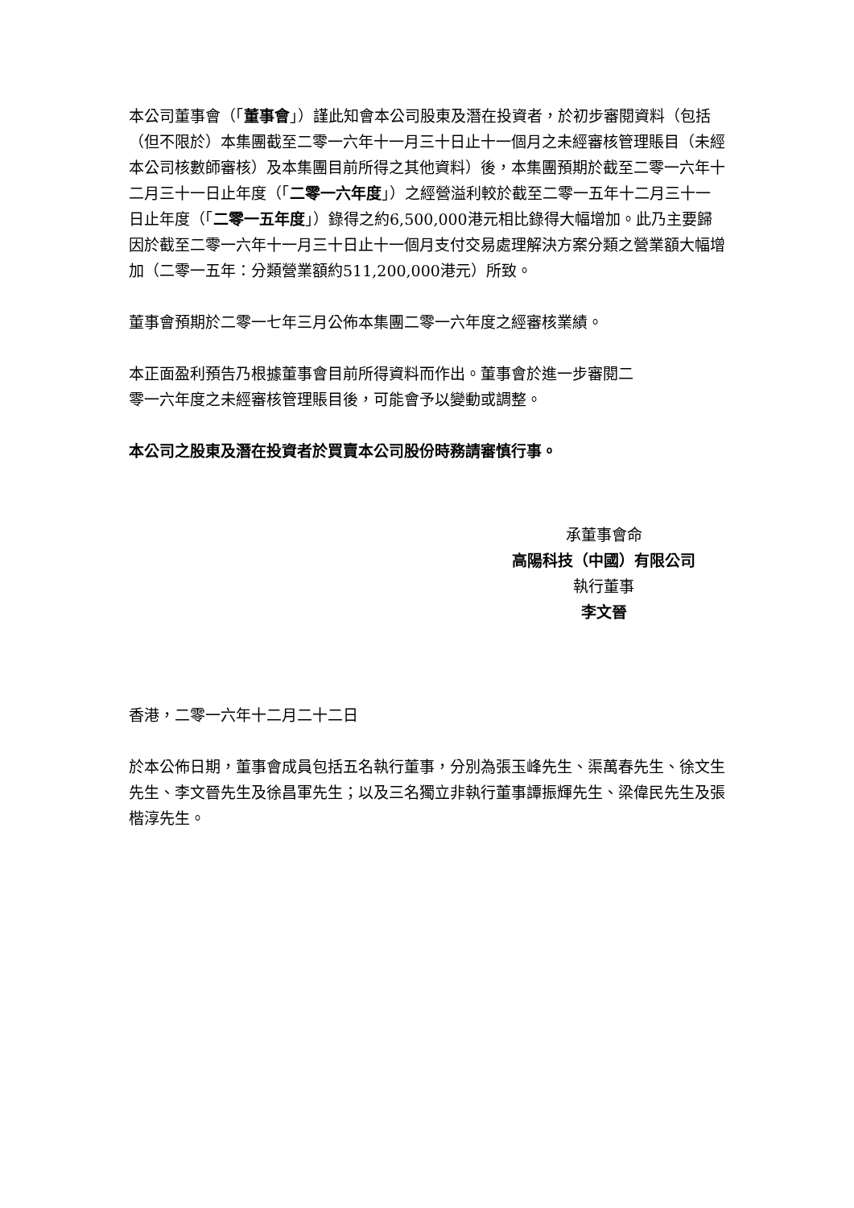本公司董事會（「董事會」）謹此知會本公司股東及潛在投資者，於初步審閱資料（包括（但不限於）本集團截至二零一六年十一月三十日止十一個月之未經審核管理賬目（未經本公司核數師審核）及本集團目前所得之其他資料）後，本集團預期於截至二零一六年十二月三十一日止年度（「二零一六年度」）之經營溢利較於截至二零一五年十二月三十一日止年度（「二零一五年度」）錄得之約6,500,000港元相比錄得大幅增加。此乃主要歸因於截至二零一六年十一月三十日止十一個月支付交易處理解決方案分類之營業額大幅增加（二零一五年：分類營業額約511,200,000港元）所致。
董事會預期於二零一七年三月公佈本集團二零一六年度之經審核業績。
本正面盈利預告乃根據董事會目前所得資料而作出。董事會於進一步審閱二
零一六年度之未經審核管理賬目後，可能會予以變動或調整。
本公司之股東及潛在投資者於買賣本公司股份時務請審慎行事。
承董事會命
高陽科技（中國）有限公司
執行董事
李文晉
香港，二零一六年十二月二十二日
於本公佈日期，董事會成員包括五名執行董事，分別為張玉峰先生、渠萬春先生、徐文生先生、李文晉先生及徐昌軍先生；以及三名獨立非執行董事譚振輝先生、梁偉民先生及張楷淳先生。